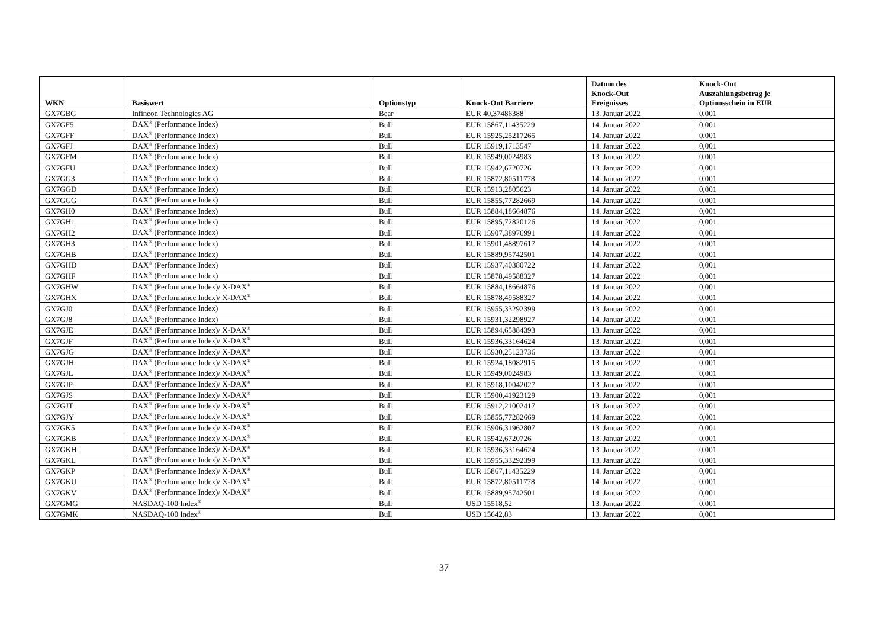| WKN | Basiswert | Optionstyp | Knock-Out Barriere | Datum des Knock-Out Ereignisses | Knock-Out Auszahlungsbetrag je Optionsschein in EUR |
| --- | --- | --- | --- | --- | --- |
| GX7GBG | Infineon Technologies AG | Bear | EUR 40,37486388 | 13. Januar 2022 | 0,001 |
| GX7GF5 | DAX<sup>®</sup> (Performance Index) | Bull | EUR 15867,11435229 | 14. Januar 2022 | 0,001 |
| GX7GFF | DAX<sup>®</sup> (Performance Index) | Bull | EUR 15925,25217265 | 14. Januar 2022 | 0,001 |
| GX7GFJ | DAX<sup>®</sup> (Performance Index) | Bull | EUR 15919,1713547 | 14. Januar 2022 | 0,001 |
| GX7GFM | DAX<sup>®</sup> (Performance Index) | Bull | EUR 15949,0024983 | 13. Januar 2022 | 0,001 |
| GX7GFU | DAX<sup>®</sup> (Performance Index) | Bull | EUR 15942,6720726 | 13. Januar 2022 | 0,001 |
| GX7GG3 | DAX<sup>®</sup> (Performance Index) | Bull | EUR 15872,80511778 | 14. Januar 2022 | 0,001 |
| GX7GGD | DAX<sup>®</sup> (Performance Index) | Bull | EUR 15913,2805623 | 14. Januar 2022 | 0,001 |
| GX7GGG | DAX<sup>®</sup> (Performance Index) | Bull | EUR 15855,77282669 | 14. Januar 2022 | 0,001 |
| GX7GH0 | DAX<sup>®</sup> (Performance Index) | Bull | EUR 15884,18664876 | 14. Januar 2022 | 0,001 |
| GX7GH1 | DAX<sup>®</sup> (Performance Index) | Bull | EUR 15895,72820126 | 14. Januar 2022 | 0,001 |
| GX7GH2 | DAX<sup>®</sup> (Performance Index) | Bull | EUR 15907,38976991 | 14. Januar 2022 | 0,001 |
| GX7GH3 | DAX<sup>®</sup> (Performance Index) | Bull | EUR 15901,48897617 | 14. Januar 2022 | 0,001 |
| GX7GHB | DAX<sup>®</sup> (Performance Index) | Bull | EUR 15889,95742501 | 14. Januar 2022 | 0,001 |
| GX7GHD | DAX<sup>®</sup> (Performance Index) | Bull | EUR 15937,40380722 | 14. Januar 2022 | 0,001 |
| GX7GHF | DAX<sup>®</sup> (Performance Index) | Bull | EUR 15878,49588327 | 14. Januar 2022 | 0,001 |
| GX7GHW | DAX<sup>®</sup> (Performance Index)/ X-DAX<sup>®</sup> | Bull | EUR 15884,18664876 | 14. Januar 2022 | 0,001 |
| GX7GHX | DAX<sup>®</sup> (Performance Index)/ X-DAX<sup>®</sup> | Bull | EUR 15878,49588327 | 14. Januar 2022 | 0,001 |
| GX7GJ0 | DAX<sup>®</sup> (Performance Index) | Bull | EUR 15955,33292399 | 13. Januar 2022 | 0,001 |
| GX7GJ8 | DAX<sup>®</sup> (Performance Index) | Bull | EUR 15931,32298927 | 14. Januar 2022 | 0,001 |
| GX7GJE | DAX<sup>®</sup> (Performance Index)/ X-DAX<sup>®</sup> | Bull | EUR 15894,65884393 | 13. Januar 2022 | 0,001 |
| GX7GJF | DAX<sup>®</sup> (Performance Index)/ X-DAX<sup>®</sup> | Bull | EUR 15936,33164624 | 13. Januar 2022 | 0,001 |
| GX7GJG | DAX<sup>®</sup> (Performance Index)/ X-DAX<sup>®</sup> | Bull | EUR 15930,25123736 | 13. Januar 2022 | 0,001 |
| GX7GJH | DAX<sup>®</sup> (Performance Index)/ X-DAX<sup>®</sup> | Bull | EUR 15924,18082915 | 13. Januar 2022 | 0,001 |
| GX7GJL | DAX<sup>®</sup> (Performance Index)/ X-DAX<sup>®</sup> | Bull | EUR 15949,0024983 | 13. Januar 2022 | 0,001 |
| GX7GJP | DAX<sup>®</sup> (Performance Index)/ X-DAX<sup>®</sup> | Bull | EUR 15918,10042027 | 13. Januar 2022 | 0,001 |
| GX7GJS | DAX<sup>®</sup> (Performance Index)/ X-DAX<sup>®</sup> | Bull | EUR 15900,41923129 | 13. Januar 2022 | 0,001 |
| GX7GJT | DAX<sup>®</sup> (Performance Index)/ X-DAX<sup>®</sup> | Bull | EUR 15912,21002417 | 13. Januar 2022 | 0,001 |
| GX7GJY | DAX<sup>®</sup> (Performance Index)/ X-DAX<sup>®</sup> | Bull | EUR 15855,77282669 | 14. Januar 2022 | 0,001 |
| GX7GK5 | DAX<sup>®</sup> (Performance Index)/ X-DAX<sup>®</sup> | Bull | EUR 15906,31962807 | 13. Januar 2022 | 0,001 |
| GX7GKB | DAX<sup>®</sup> (Performance Index)/ X-DAX<sup>®</sup> | Bull | EUR 15942,6720726 | 13. Januar 2022 | 0,001 |
| GX7GKH | DAX<sup>®</sup> (Performance Index)/ X-DAX<sup>®</sup> | Bull | EUR 15936,33164624 | 13. Januar 2022 | 0,001 |
| GX7GKL | DAX<sup>®</sup> (Performance Index)/ X-DAX<sup>®</sup> | Bull | EUR 15955,33292399 | 13. Januar 2022 | 0,001 |
| GX7GKP | DAX<sup>®</sup> (Performance Index)/ X-DAX<sup>®</sup> | Bull | EUR 15867,11435229 | 14. Januar 2022 | 0,001 |
| GX7GKU | DAX<sup>®</sup> (Performance Index)/ X-DAX<sup>®</sup> | Bull | EUR 15872,80511778 | 14. Januar 2022 | 0,001 |
| GX7GKV | DAX<sup>®</sup> (Performance Index)/ X-DAX<sup>®</sup> | Bull | EUR 15889,95742501 | 14. Januar 2022 | 0,001 |
| GX7GMG | NASDAQ-100 Index<sup>®</sup> | Bull | USD 15518,52 | 13. Januar 2022 | 0,001 |
| GX7GMK | NASDAQ-100 Index<sup>®</sup> | Bull | USD 15642,83 | 13. Januar 2022 | 0,001 |
37